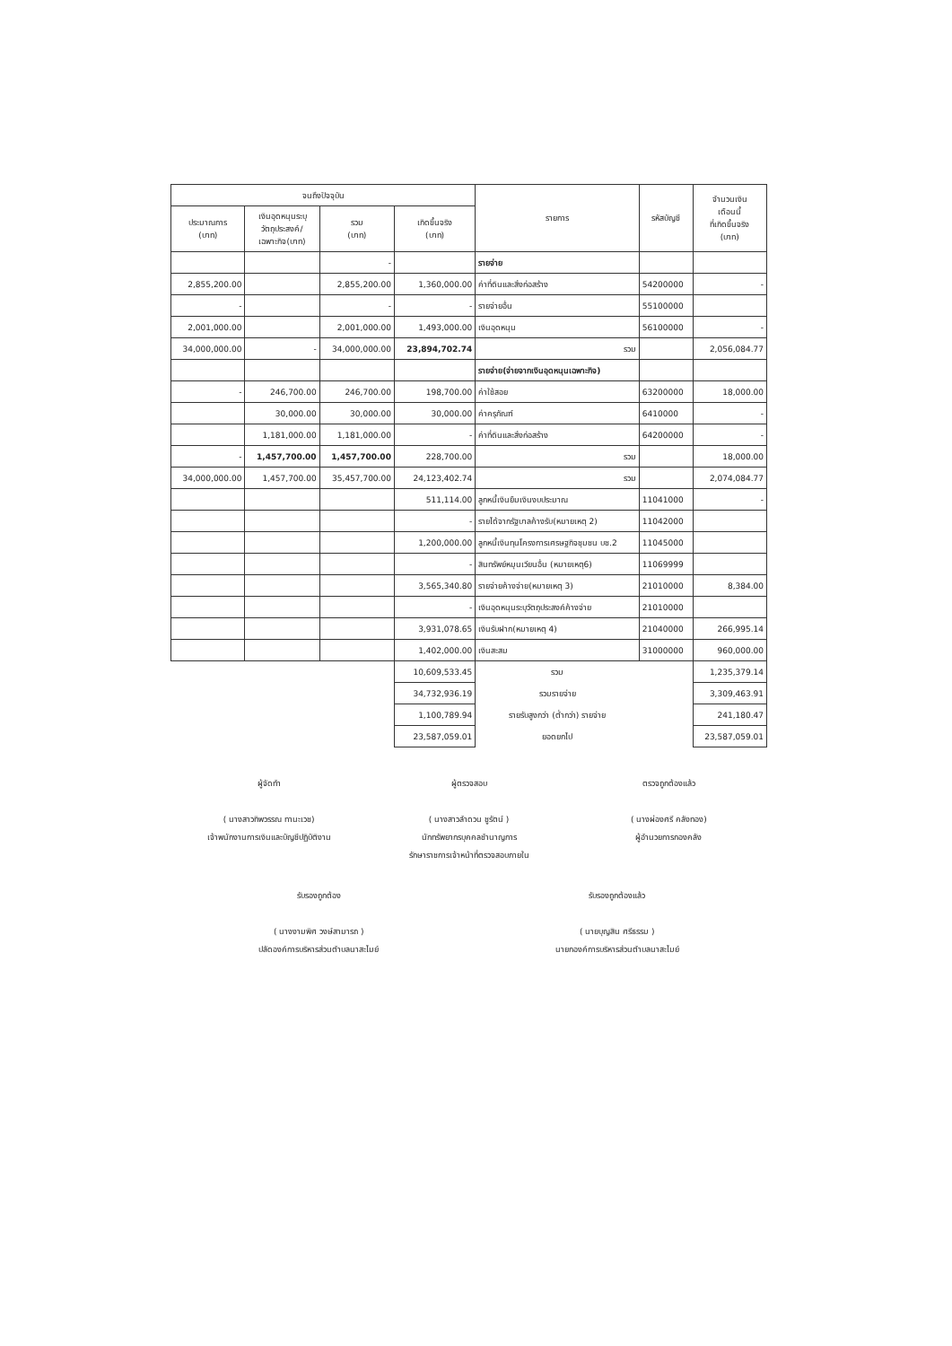| จนถึงปัจจุบัน | | | | รายการ | รหัสบัญชี | จำนวนเงิน เดือนนี้ ที่เกิดขึ้นจริง (บาท) |
| --- | --- | --- | --- | --- | --- | --- |
| ประมาณการ (บาท) | เงินอุดหนุนระบุ วัตถุประสงค์/ เฉพาะกิจ(บาท) | รวม (บาท) | เกิดขึ้นจริง (บาท) | | | |
| | | - | | รายจ่าย | | |
| 2,855,200.00 | | 2,855,200.00 | 1,360,000.00 | ค่าที่ดินและสิ่งก่อสร้าง | 54200000 | - |
| - | | - | - | รายจ่ายอื่น | 55100000 | |
| 2,001,000.00 | | 2,001,000.00 | 1,493,000.00 | เงินอุดหนุน | 56100000 | - |
| 34,000,000.00 | - | 34,000,000.00 | 23,894,702.74 | รวม | | 2,056,084.77 |
| | | | | รายจ่าย(จ่ายจากเงินอุดหนุนเฉพาะกิจ) | | |
| - | 246,700.00 | 246,700.00 | 198,700.00 | ค่าใช้สอย | 63200000 | 18,000.00 |
| | 30,000.00 | 30,000.00 | 30,000.00 | ค่าครุภัณฑ์ | 6410000 | - |
| | 1,181,000.00 | 1,181,000.00 | - | ค่าที่ดินและสิ่งก่อสร้าง | 64200000 | - |
| - | 1,457,700.00 | 1,457,700.00 | 228,700.00 | รวม | | 18,000.00 |
| 34,000,000.00 | 1,457,700.00 | 35,457,700.00 | 24,123,402.74 | รวม | | 2,074,084.77 |
| | | | 511,114.00 | ลูกหนี้เงินยืมเงินงบประมาณ | 11041000 | - |
| | | | - | รายได้จากรัฐบาลค้างรับ(หมายเหตุ 2) | 11042000 | |
| | | | 1,200,000.00 | ลูกหนี้เงินทุนโครงการเศรษฐกิจชุมชน บช.2 | 11045000 | |
| | | | - | สินทรัพย์หมุนเวียนอื่น (หมายเหตุ6) | 11069999 | |
| | | | 3,565,340.80 | รายจ่ายค้างจ่าย(หมายเหตุ 3) | 21010000 | 8,384.00 |
| | | | - | เงินอุดหนุนระบุวัตถุประสงค์ค้างจ่าย | 21010000 | |
| | | | 3,931,078.65 | เงินรับฝาก(หมายเหตุ 4) | 21040000 | 266,995.14 |
| | | | 1,402,000.00 | เงินสะสม | 31000000 | 960,000.00 |
| | | | 10,609,533.45 | รวม | | 1,235,379.14 |
| | | | 34,732,936.19 | รวมรายจ่าย | | 3,309,463.91 |
| | | | 1,100,789.94 | รายรับสูงกว่า (ต่ำกว่า) รายจ่าย | | 241,180.47 |
| | | | 23,587,059.01 | ยอดยกไป | | 23,587,059.01 |
ผู้จัดทำ
( นางสาวทิพวรรณ ทานะเวช)
เจ้าพนักงานการเงินและบัญชีปฏิบัติงาน
ผู้ตรวจสอบ
( นางสาวลำดวน ชูรัตน์ )
นักทรัพยากรบุคคลชำนาญการ
รักษาราชการเจ้าหน้าที่ตรวจสอบภายใน
ตรวจถูกต้องแล้ว
( นางผ่องศรี คลังทอง)
ผู้อำนวยการกองคลัง
รับรองถูกต้อง
( นางงามพิศ วงษ์สามารถ )
ปลัดองค์การบริหารส่วนตำบลนาสะไมย์
รับรองถูกต้องแล้ว
( นายบุญสิน ศรีธรรม )
นายกองค์การบริหารส่วนตำบลนาสะไมย์